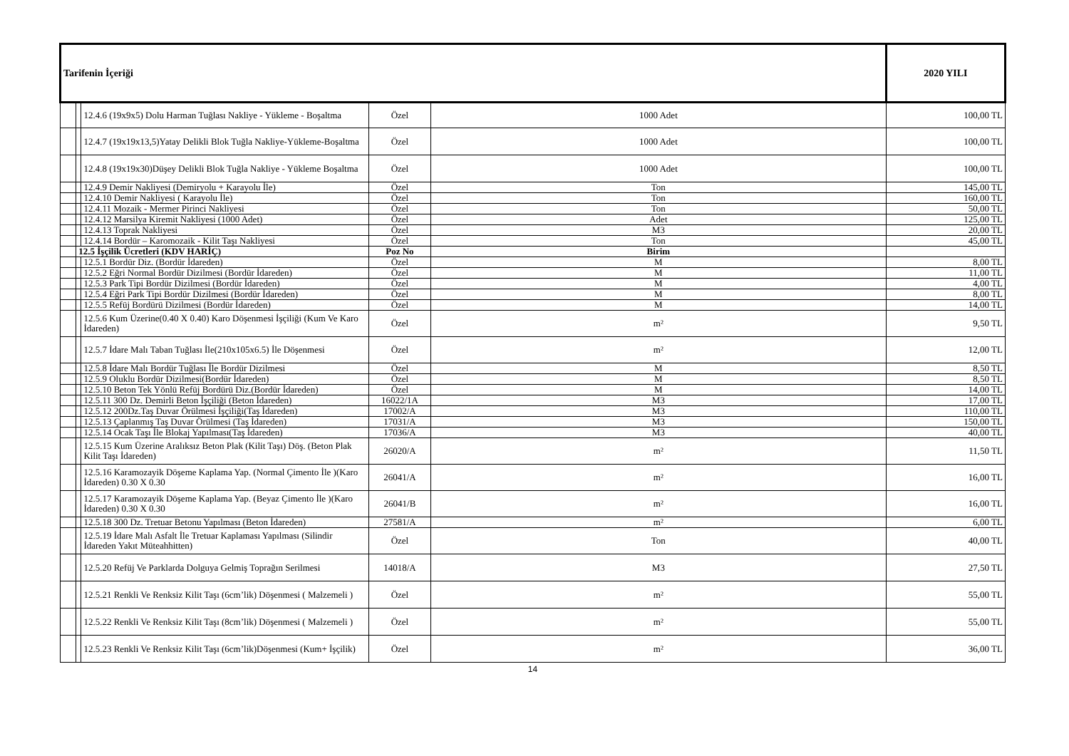| Tarifenin İçeriği | | | | | 2020 YILI |
| --- | --- | --- | --- | --- | --- |
| | | 12.4.6 (19x9x5) Dolu Harman Tuğlası Nakliye - Yükleme - Boşaltma | Özel | 1000 Adet | 100,00 TL |
| | | 12.4.7 (19x19x13,5)Yatay Delikli Blok Tuğla Nakliye-Yükleme-Boşaltma | Özel | 1000 Adet | 100,00 TL |
| | | 12.4.8 (19x19x30)Düşey Delikli Blok Tuğla Nakliye - Yükleme Boşaltma | Özel | 1000 Adet | 100,00 TL |
| | | 12.4.9 Demir Nakliyesi (Demiryolu + Karayolu İle) | Özel | Ton | 145,00 TL |
| | | 12.4.10 Demir Nakliyesi ( Karayolu İle) | Özel | Ton | 160,00 TL |
| | | 12.4.11 Mozaik - Mermer Pirinci Nakliyesi | Özel | Ton | 50,00 TL |
| | | 12.4.12 Marsilya Kiremit Nakliyesi (1000 Adet) | Özel | Adet | 125,00 TL |
| | | 12.4.13 Toprak Nakliyesi | Özel | M3 | 20,00 TL |
| | | 12.4.14 Bordür – Karomozaik - Kilit Taşı Nakliyesi | Özel | Ton | 45,00 TL |
| | 12.5 İşçilik Ücretleri (KDV HARİÇ) | | Poz No | Birim | |
| | | 12.5.1 Bordür Diz. (Bordür İdareden) | Özel | M | 8,00 TL |
| | | 12.5.2 Eğri Normal Bordür Dizilmesi (Bordür İdareden) | Özel | M | 11,00 TL |
| | | 12.5.3 Park Tipi Bordür Dizilmesi (Bordür İdareden) | Özel | M | 4,00 TL |
| | | 12.5.4 Eğri Park Tipi Bordür Dizilmesi (Bordür İdareden) | Özel | M | 8,00 TL |
| | | 12.5.5 Refüj Bordürü Dizilmesi (Bordür İdareden) | Özel | M | 14,00 TL |
| | | 12.5.6 Kum Üzerine(0.40 X 0.40) Karo Döşenmesi İşçiliği (Kum Ve Karo İdareden) | Özel | m² | 9,50 TL |
| | | 12.5.7 İdare Malı Taban Tuğlası İle(210x105x6.5) İle Döşenmesi | Özel | m² | 12,00 TL |
| | | 12.5.8 İdare Malı Bordür Tuğlası İle Bordür Dizilmesi | Özel | M | 8,50 TL |
| | | 12.5.9 Oluklu Bordür Dizilmesi(Bordür İdareden) | Özel | M | 8,50 TL |
| | | 12.5.10 Beton Tek Yönlü Refüj Bordürü Diz.(Bordür İdareden) | Özel | M | 14,00 TL |
| | | 12.5.11 300 Dz. Demirli Beton İşçiliği (Beton İdareden) | 16022/1A | M3 | 17,00 TL |
| | | 12.5.12 200Dz.Taş Duvar Örülmesi İşçiliği(Taş İdareden) | 17002/A | M3 | 110,00 TL |
| | | 12.5.13 Çaplanmış Taş Duvar Örülmesi (Taş İdareden) | 17031/A | M3 | 150,00 TL |
| | | 12.5.14 Ocak Taşı İle Blokaj Yapılması(Taş İdareden) | 17036/A | M3 | 40,00 TL |
| | | 12.5.15 Kum Üzerine Aralıksız Beton Plak (Kilit Taşı) Döş. (Beton Plak Kilit Taşı İdareden) | 26020/A | m² | 11,50 TL |
| | | 12.5.16 Karamozayik Döşeme Kaplama Yap. (Normal Çimento İle )(Karo İdareden) 0.30 X 0.30 | 26041/A | m² | 16,00 TL |
| | | 12.5.17 Karamozayik Döşeme Kaplama Yap. (Beyaz Çimento İle )(Karo İdareden) 0.30 X 0.30 | 26041/B | m² | 16,00 TL |
| | | 12.5.18 300 Dz. Tretuar Betonu Yapılması (Beton İdareden) | 27581/A | m² | 6,00 TL |
| | | 12.5.19 İdare Malı Asfalt İle Tretuar Kaplaması Yapılması (Silindir İdareden Yakıt Müteahhitten) | Özel | Ton | 40,00 TL |
| | | 12.5.20 Refüj Ve Parklarda Dolguya Gelmiş Toprağın Serilmesi | 14018/A | M3 | 27,50 TL |
| | | 12.5.21 Renkli Ve Renksiz Kilit Taşı (6cm’lik) Döşenmesi ( Malzemeli ) | Özel | m² | 55,00 TL |
| | | 12.5.22 Renkli Ve Renksiz Kilit Taşı (8cm’lik) Döşenmesi ( Malzemeli ) | Özel | m² | 55,00 TL |
| | | 12.5.23 Renkli Ve Renksiz Kilit Taşı (6cm’lik)Döşenmesi (Kum+ İşçilik) | Özel | m² | 36,00 TL |
14